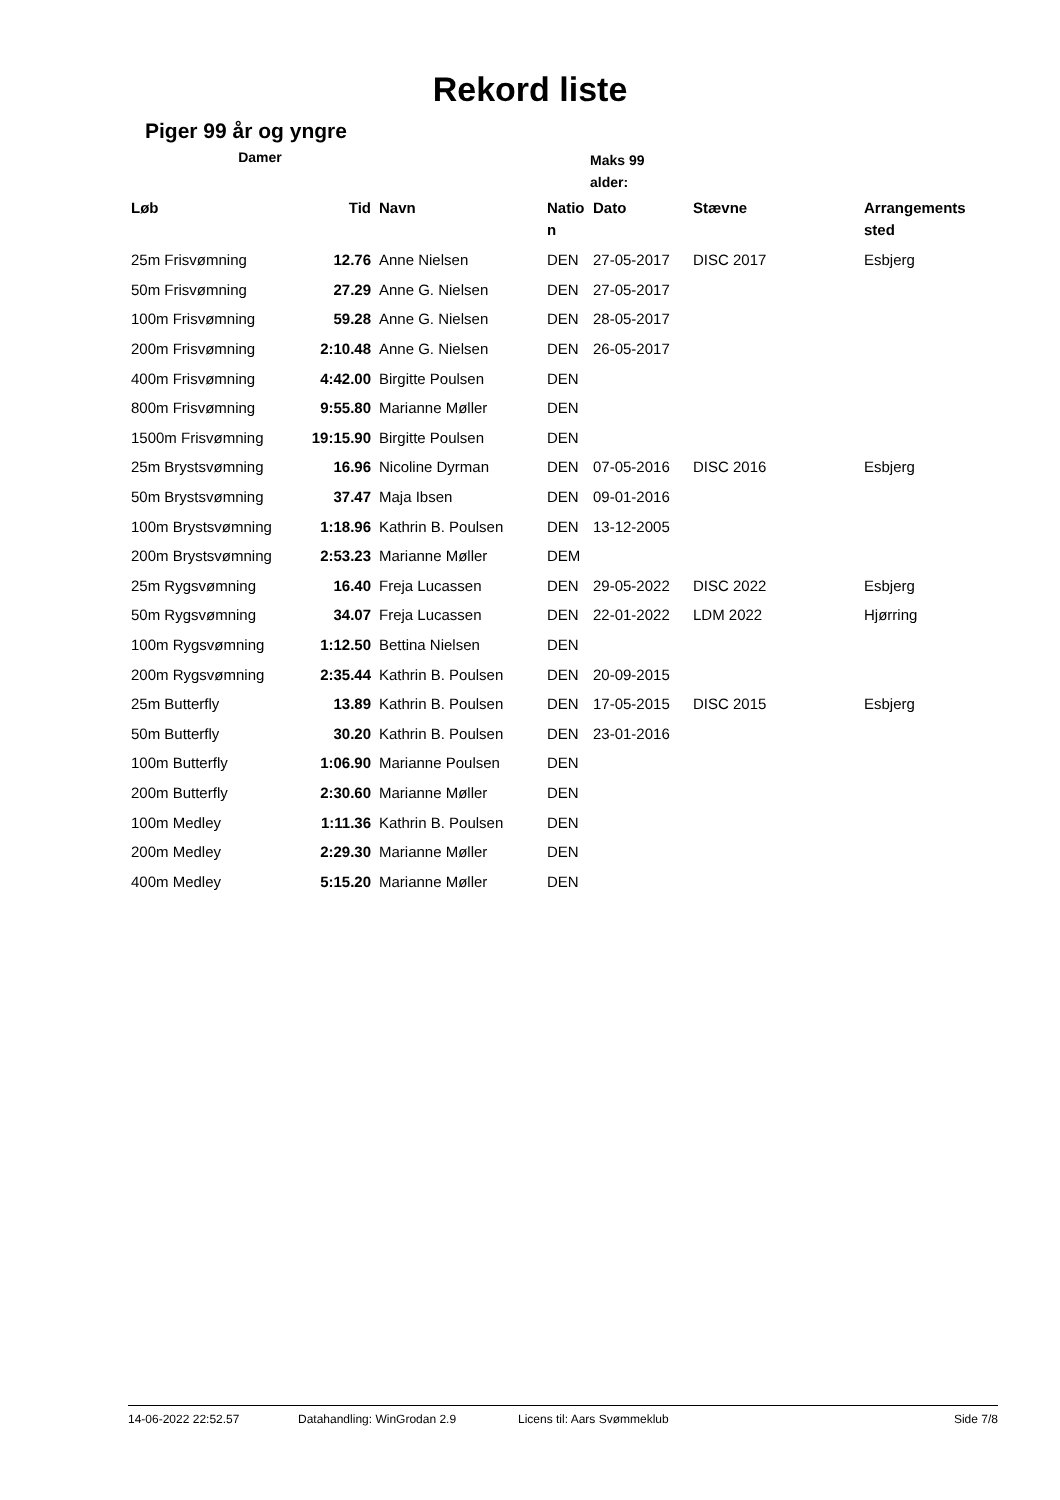Rekord liste
Piger 99 år og yngre
Damer
Maks 99 alder:
| Løb | Tid | Navn | Natio n | Dato | Stævne | Arrangements sted |
| --- | --- | --- | --- | --- | --- | --- |
| 25m Frisvømning | 12.76 | Anne Nielsen | DEN | 27-05-2017 | DISC 2017 | Esbjerg |
| 50m Frisvømning | 27.29 | Anne G. Nielsen | DEN | 27-05-2017 | | |
| 100m Frisvømning | 59.28 | Anne G. Nielsen | DEN | 28-05-2017 | | |
| 200m Frisvømning | 2:10.48 | Anne G. Nielsen | DEN | 26-05-2017 | | |
| 400m Frisvømning | 4:42.00 | Birgitte Poulsen | DEN | | | |
| 800m Frisvømning | 9:55.80 | Marianne Møller | DEN | | | |
| 1500m Frisvømning | 19:15.90 | Birgitte Poulsen | DEN | | | |
| 25m Brystsvømning | 16.96 | Nicoline Dyrman | DEN | 07-05-2016 | DISC 2016 | Esbjerg |
| 50m Brystsvømning | 37.47 | Maja Ibsen | DEN | 09-01-2016 | | |
| 100m Brystsvømning | 1:18.96 | Kathrin B. Poulsen | DEN | 13-12-2005 | | |
| 200m Brystsvømning | 2:53.23 | Marianne Møller | DEM | | | |
| 25m Rygsvømning | 16.40 | Freja Lucassen | DEN | 29-05-2022 | DISC 2022 | Esbjerg |
| 50m Rygsvømning | 34.07 | Freja Lucassen | DEN | 22-01-2022 | LDM 2022 | Hjørring |
| 100m Rygsvømning | 1:12.50 | Bettina Nielsen | DEN | | | |
| 200m Rygsvømning | 2:35.44 | Kathrin B. Poulsen | DEN | 20-09-2015 | | |
| 25m Butterfly | 13.89 | Kathrin B. Poulsen | DEN | 17-05-2015 | DISC 2015 | Esbjerg |
| 50m Butterfly | 30.20 | Kathrin B. Poulsen | DEN | 23-01-2016 | | |
| 100m Butterfly | 1:06.90 | Marianne Poulsen | DEN | | | |
| 200m Butterfly | 2:30.60 | Marianne Møller | DEN | | | |
| 100m Medley | 1:11.36 | Kathrin B. Poulsen | DEN | | | |
| 200m Medley | 2:29.30 | Marianne Møller | DEN | | | |
| 400m Medley | 5:15.20 | Marianne Møller | DEN | | | |
14-06-2022 22:52.57 Datahandling: WinGrodan 2.9 Licens til: Aars Svømmeklub Side 7/8